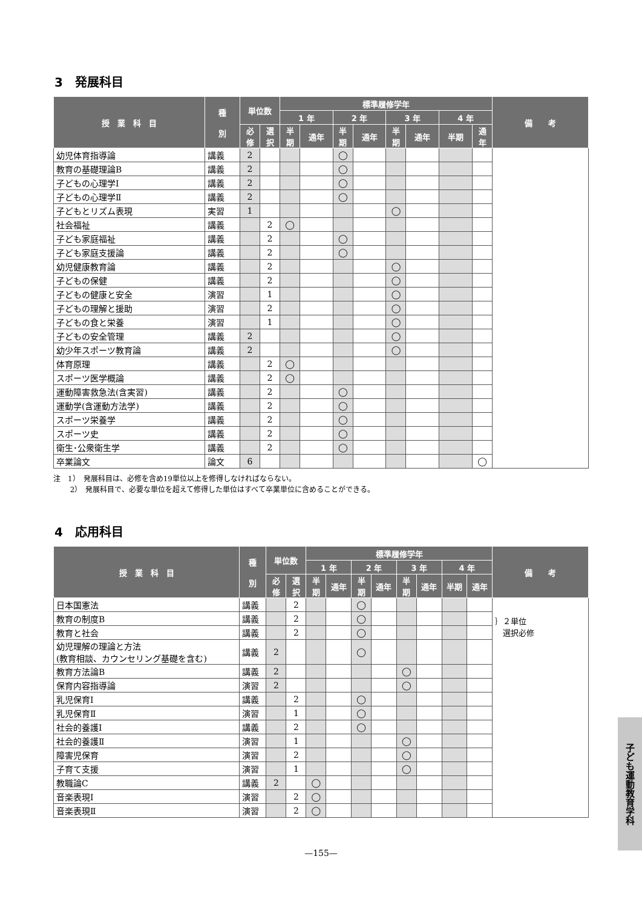3　発展科目
| 授 業 科 目 | 種 別 | 単位数 | | 標準履修学年 | | | | | | | | 備 考 |
| --- | --- | --- | --- | --- | --- | --- | --- | --- | --- | --- | --- | --- |
| | | | | 1 年 | | 2 年 | | 3 年 | | 4 年 | | |
| | | 必修 | 選択 | 半期 | 通年 | 半期 | 通年 | 半期 | 通年 | 半期 | 通年 | |
| 幼児体育指導論 | 講義 | 2 | | | | ◯ | | | | | | |
| 教育の基礎理論B | 講義 | 2 | | | | ◯ | | | | | | |
| 子どもの心理学Ⅰ | 講義 | 2 | | | | ◯ | | | | | | |
| 子どもの心理学Ⅱ | 講義 | 2 | | | | ◯ | | | | | | |
| 子どもとリズム表現 | 実習 | 1 | | | | | | ◯ | | | | |
| 社会福祉 | 講義 | | 2 | ◯ | | | | | | | | |
| 子ども家庭福祉 | 講義 | | 2 | | | ◯ | | | | | | |
| 子ども家庭支援論 | 講義 | | 2 | | | ◯ | | | | | | |
| 幼児健康教育論 | 講義 | | 2 | | | | | ◯ | | | | |
| 子どもの保健 | 講義 | | 2 | | | | | ◯ | | | | |
| 子どもの健康と安全 | 演習 | | 1 | | | | | ◯ | | | | |
| 子どもの理解と援助 | 演習 | | 2 | | | | | ◯ | | | | |
| 子どもの食と栄養 | 演習 | | 1 | | | | | ◯ | | | | |
| 子どもの安全管理 | 講義 | 2 | | | | | | ◯ | | | | |
| 幼少年スポーツ教育論 | 講義 | 2 | | | | | | ◯ | | | | |
| 体育原理 | 講義 | | 2 | ◯ | | | | | | | | |
| スポーツ医学概論 | 講義 | | 2 | ◯ | | | | | | | | |
| 運動障害救急法(含実習) | 講義 | | 2 | | | ◯ | | | | | | |
| 運動学(含運動方法学) | 講義 | | 2 | | | ◯ | | | | | | |
| スポーツ栄養学 | 講義 | | 2 | | | ◯ | | | | | | |
| スポーツ史 | 講義 | | 2 | | | ◯ | | | | | | |
| 衛生･公衆衛生学 | 講義 | | 2 | | | ◯ | | | | | | |
| 卒業論文 | 論文 | 6 | | | | | | | | | ◯ | |
注　1）　発展科目は、必修を含め19単位以上を修得しなければならない。
　　 2）　発展科目で、必要な単位を超えて修得した単位はすべて卒業単位に含めることができる。
4　応用科目
| 授 業 科 目 | 種 別 | 単位数 | | 標準履修学年 | | | | | | | | 備 考 |
| --- | --- | --- | --- | --- | --- | --- | --- | --- | --- | --- | --- | --- |
| | | | | 1 年 | | 2 年 | | 3 年 | | 4 年 | | |
| | | 必修 | 選択 | 半期 | 通年 | 半期 | 通年 | 半期 | 通年 | 半期 | 通年 | |
| 日本国憲法 | 講義 | | 2 | | | ◯ | | | | | | ｝２単位 選択必修 |
| 教育の制度B | 講義 | | 2 | | | ◯ | | | | | | |
| 教育と社会 | 講義 | | 2 | | | ◯ | | | | | | |
| 幼児理解の理論と方法 (教育相談、カウンセリング基礎を含む) | 講義 | 2 | | | | ◯ | | | | | | |
| 教育方法論B | 講義 | 2 | | | | | | ◯ | | | | |
| 保育内容指導論 | 演習 | 2 | | | | | | ◯ | | | | |
| 乳児保育Ⅰ | 講義 | | 2 | | | ◯ | | | | | | |
| 乳児保育Ⅱ | 演習 | | 1 | | | ◯ | | | | | | |
| 社会的養護Ⅰ | 講義 | | 2 | | | ◯ | | | | | | |
| 社会的養護Ⅱ | 演習 | | 1 | | | | | ◯ | | | | |
| 障害児保育 | 演習 | | 2 | | | | | ◯ | | | | |
| 子育て支援 | 演習 | | 1 | | | | | ◯ | | | | |
| 教職論C | 講義 | 2 | | ◯ | | | | | | | | |
| 音楽表現Ⅰ | 演習 | | 2 | ◯ | | | | | | | | |
| 音楽表現Ⅱ | 演習 | | 2 | ◯ | | | | | | | | |
—155—
子ども運動教育学科